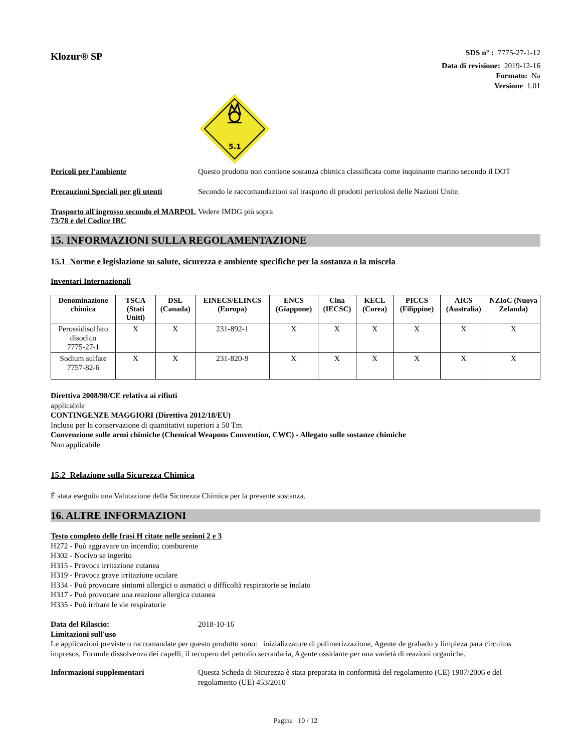Klozur® SP
SDS n° : 7775-27-1-12
Data di revisione: 2019-12-16
Formato: Na
Versione 1.01
5.1
Pericoli per l’ambiente Questo prodotto non contiene sostanza chimica classificata come inquinante marino secondo il DOT
Precauzioni Speciali per gli utenti
Secondo le raccomandazioni sul trasporto di prodotti pericolosi delle Nazioni Unite.
Trasporto all'ingrosso secondo el MARPOL 73/78 e del Codice IBC
Vedere IMDG più sopra
15. INFORMAZIONI SULLA REGOLAMENTAZIONE
15.1 Norme e legislazione su salute, sicurezza e ambiente specifiche per la sostanza o la miscela
Inventari Internazionali
| Denominazione chimica | TSCA (Stati Uniti) | DSL (Canada) | EINECS/ELINCS (Europa) | ENCS (Giappone) | Cina (IECSC) | KECL (Corea) | PICCS (Filippine) | AICS (Australia) | NZIoC (Nuova Zelanda) |
| --- | --- | --- | --- | --- | --- | --- | --- | --- | --- |
| Perossidisolfato disodico 7775-27-1 | X | X | 231-892-1 | X | X | X | X | X | X |
| Sodium sulfate 7757-82-6 | X | X | 231-820-9 | X | X | X | X | X | X |
Direttiva 2008/98/CE relativa ai rifiuti
applicabile
CONTINGENZE MAGGIORI (Direttiva 2012/18/EU)
Incluso per la conservazione di quantitativi superiori a 50 Tm
Convenzione sulle armi chimiche (Chemical Weapons Convention, CWC) - Allegato sulle sostanze chimiche
Non applicabile
15.2 Relazione sulla Sicurezza Chimica
È stata eseguita una Valutazione della Sicurezza Chimica per la presente sostanza.
16. ALTRE INFORMAZIONI
Testo completo delle frasi H citate nelle sezioni 2 e 3
H272 - Può aggravare un incendio; comburente
H302 - Nocivo se ingerito
H315 - Provoca irritazione cutanea
H319 - Provoca grave irritazione oculare
H334 - Può provocare sintomi allergici o asmatici o difficoltà respiratorie se inalato
H317 - Può provocare una reazione allergica cutanea
H335 - Può irritare le vie respiratorie
Data del Rilascio: 2018-10-16
Limitazioni sull'uso
Le applicazioni previste o raccomandate per questo prodotto sono: inizializzatore di polimerizzazione, Agente de grabado y limpieza para circuitos impresos, Formule dissolvenza dei capelli, il recupero del petrolio secondaria, Agente ossidante per una varietà di reazioni organiche.
Informazioni supplementari Questa Scheda di Sicurezza è stata preparata in conformità del regolamento (CE) 1907/2006 e del regolamento (UE) 453/2010
Pagina 10 / 12